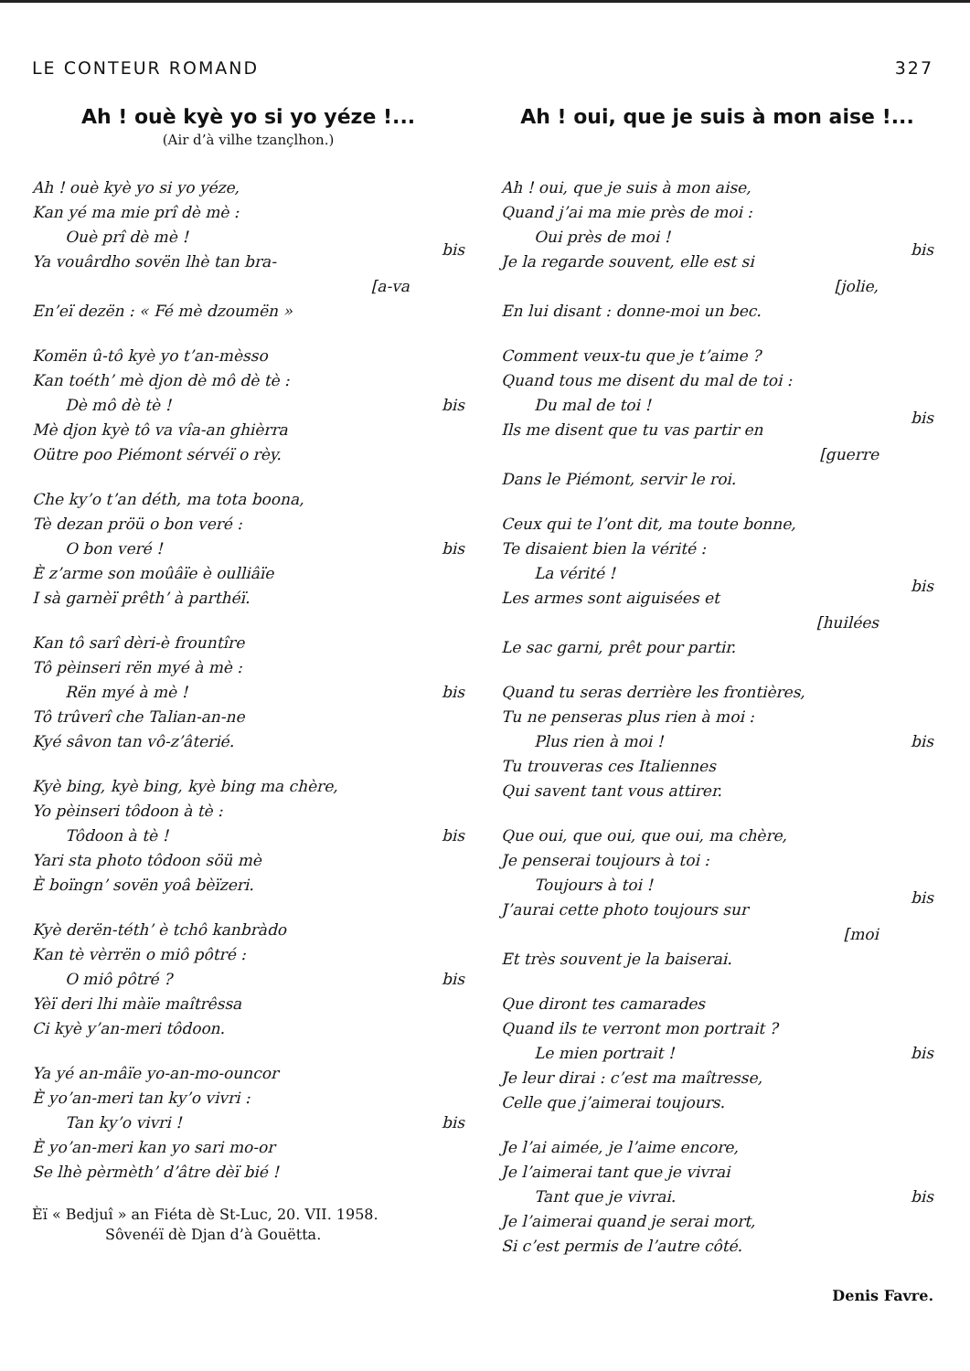LE CONTEUR ROMAND 327
Ah ! ouè kyè yo si yo yéze !...
(Air d’à vilhe tzançlhon.)
Ah ! ouè kyè yo si yo yéze,
Kan yé ma mie prî dè mè :
Ouè prî dè mè !
Ya vouârdho sovën lhè tan bra-
[a-va
En’eï dezën : « Fé mè dzoumën »
bis
Komën û-tô kyè yo t’an-mèsso
Kan toéth’ mè djon dè mô dè tè :
Dè mô dè tè !
Mè djon kyè tô va vîa-an ghièrra
Oütre poo Piémont sérvéï o rèy.
bis
Che ky’o t’an déth, ma tota boona,
Tè dezan pröü o bon veré :
O bon veré !
È z’arme son moûâïe è oulliâïe
I sà garnèï prêth’ à parthéï.
bis
Kan tô sarî dèri-è frountîre
Tô pèinseri rën myé à mè :
Rën myé à mè !
Tô trûverî che Talian-an-ne
Kyé sâvon tan vô-z’âterié.
bis
Kyè bing, kyè bing, kyè bing ma chère,
Yo pèinseri tôdoon à tè :
Tôdoon à tè !
Yari sta photo tôdoon söü mè
È boïngn’ sovën yoâ bèïzeri.
bis
Kyè derën-téth’ è tchô kanbràdo
Kan tè vèrrën o miô pôtré :
O miô pôtré ?
Yèï deri lhi màïe maîtrêssa
Ci kyè y’an-meri tôdoon.
bis
Ya yé an-mâïe yo-an-mo-ouncor
È yo’an-meri tan ky’o vivri :
Tan ky’o vivri !
È yo’an-meri kan yo sari mo-or
Se lhè pèrmèth’ d’âtre dèï bié !
bis
Èï « Bedjuî » an Fiéta dè St-Luc, 20. VII. 1958.
Sôvenéï dè Djan d’à Gouëtta.
Ah ! oui, que je suis à mon aise !...
Ah ! oui, que je suis à mon aise,
Quand j’ai ma mie près de moi :
Oui près de moi !
Je la regarde souvent, elle est si
[jolie,
En lui disant : donne-moi un bec.
bis
Comment veux-tu que je t’aime ?
Quand tous me disent du mal de toi :
Du mal de toi !
Ils me disent que tu vas partir en
[guerre
Dans le Piémont, servir le roi.
bis
Ceux qui te l’ont dit, ma toute bonne,
Te disaient bien la vérité :
La vérité !
Les armes sont aiguisées et
[huilées
Le sac garni, prêt pour partir.
bis
Quand tu seras derrière les frontières,
Tu ne penseras plus rien à moi :
Plus rien à moi !
Tu trouveras ces Italiennes
Qui savent tant vous attirer.
bis
Que oui, que oui, que oui, ma chère,
Je penserai toujours à toi :
Toujours à toi !
J’aurai cette photo toujours sur
[moi
Et très souvent je la baiserai.
bis
Que diront tes camarades
Quand ils te verront mon portrait ?
Le mien portrait !
Je leur dirai : c’est ma maîtresse,
Celle que j’aimerai toujours.
bis
Je l’ai aimée, je l’aime encore,
Je l’aimerai tant que je vivrai
Tant que je vivrai.
Je l’aimerai quand je serai mort,
Si c’est permis de l’autre côté.
bis
Denis Favre.